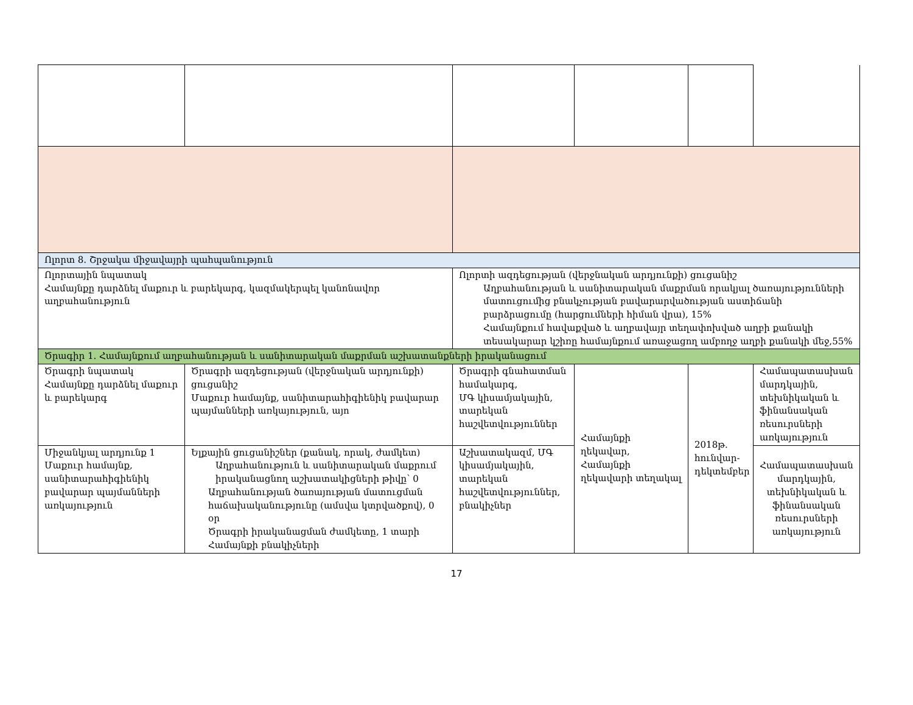| Ոլորտ 8. Շրջակա միջավայրի պահպանություն | | | | | |
| Ոլորտային նպատակ Համայնքը դարձնել մաքուր և բարեկարգ, կազմակերպել կանոնավոր աղբահանություն | | Ոլորտի ազդեցության (վերջնական արդյունքի) ցուցանիշ Աղբահանության և սանիտարական մաքրման որակյալ ծառայությունների մատուցումից բնակչության բավարարվածության աստիճանի բարձրացումը (հարցումների հիման վրա), 15% Համայնքում հավաքված և աղբավայր տեղափոխված աղբի քանակի տեսակարար կշիռը համայնքում առաջացող ամբողջ աղբի քանակի մեջ,55% | | | |
| Ծրագիր 1. Համայնքում աղբահանության և սանիտարական մաքրման աշխատանքների իրականացում | | | | | |
| Ծրագրի նպատակ Համայնքը դարձնել մաքուր և բարեկարգ | Ծրագրի ազդեցության (վերջնական արդյունքի) ցուցանիշ Մաքուր համայնք, սանիտարահիգիենիկ բավարար պայմանների առկայություն, այո | Ծրագրի գնահատման համակարգ, ՄԳ կիսամյակային, տարեկան հաշվետվություններ | Համայնքի ղեկավար, Համայնքի ղեկավարի տեղակալ | 2018թ. հունվար-դեկտեմբեր | Համապատասխան մարդկային, տեխնիկական և ֆինանսական ռեսուրսների առկայություն |
| Միջանկյալ արդյունք 1 Մաքուր համայնք, սանիտարահիգիենիկ բավարար պայմանների առկայություն | Ելքային ցուցանիշներ (քանակ, որակ, ժամկետ) Աղբահանություն և սանիտարական մաքրում իրականացնող աշխատակիցների թիվը՝ 0 Աղբահանության ծառայության մատուցման հաճախականությունը (ամսվա կտրվածքով), 0 օր Ծրագրի իրականացման ժամկետը, 1 տարի Համայնքի բնակիչների | Աշխատակազմ, ՄԳ կիսամյակային, տարեկան հաշվետվություններ, բնակիչներ | | | Համապատասխան մարդկային, տեխնիկական և ֆինանսական ռեսուրսների առկայություն |
17